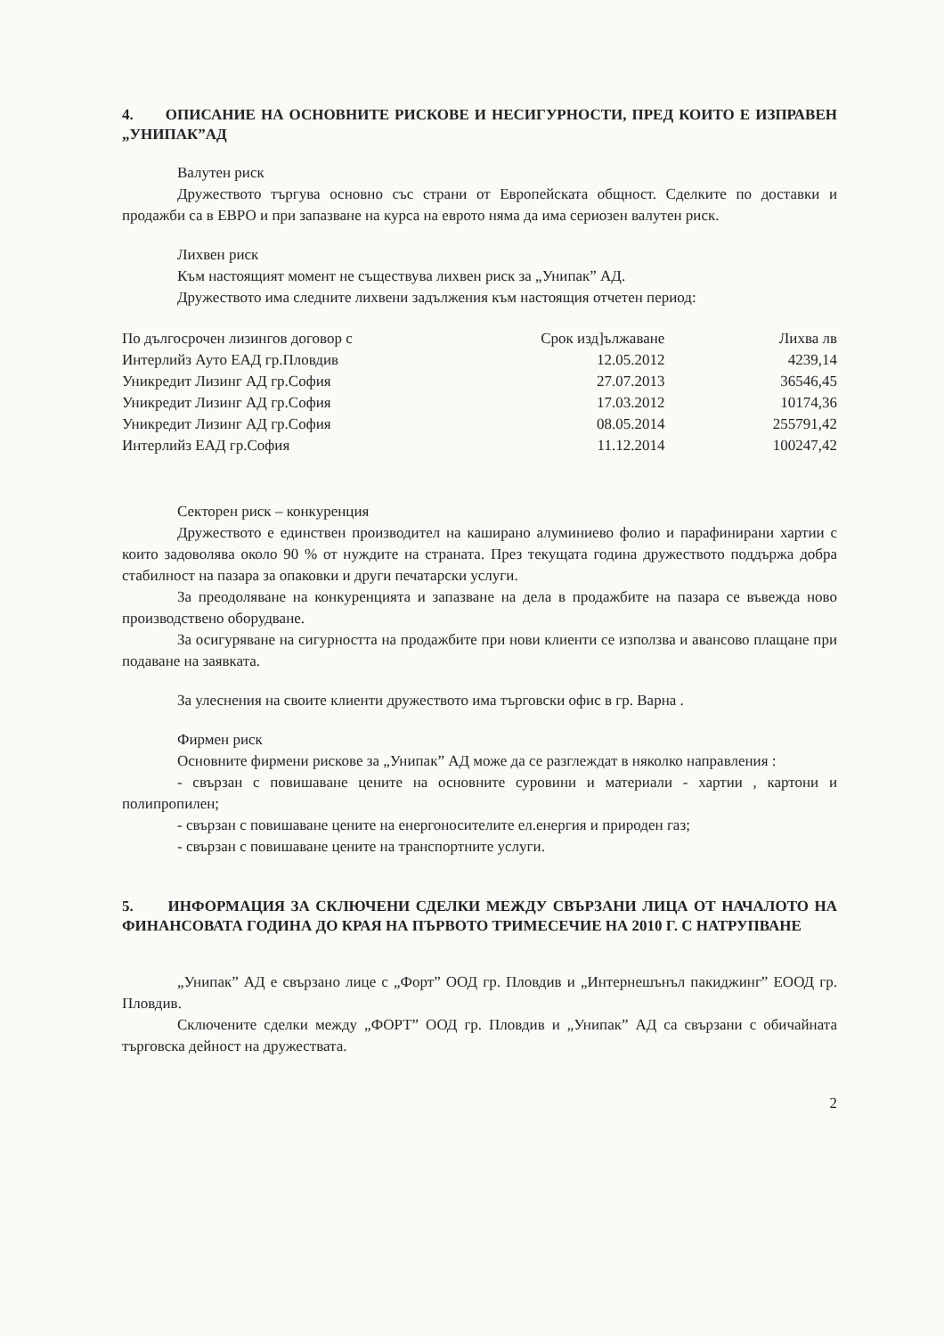4. ОПИСАНИЕ НА ОСНОВНИТЕ РИСКОВЕ И НЕСИГУРНОСТИ, ПРЕД КОИТО Е ИЗПРАВЕН „УНИПАК”АД
Валутен риск
Дружеството търгува основно със страни от Европейската общност. Сделките по доставки и продажби са в ЕВРО и при запазване на курса на еврото няма да има сериозен валутен риск.
Лихвен риск
Към настоящият момент не съществува лихвен риск за „Унипак” АД.
Дружеството има следните лихвени задължения към настоящия отчетен период:
| По дългосрочен лизингов договор с | Срок изд]ължаване | Лихва лв |
| Интерлийз Ауто ЕАД гр.Пловдив | 12.05.2012 | 4239,14 |
| Уникредит Лизинг АД гр.София | 27.07.2013 | 36546,45 |
| Уникредит Лизинг АД гр.София | 17.03.2012 | 10174,36 |
| Уникредит Лизинг АД гр.София | 08.05.2014 | 255791,42 |
| Интерлийз ЕАД гр.София | 11.12.2014 | 100247,42 |
Секторен риск – конкуренция
Дружеството е единствен производител на каширано алуминиево фолио и парафинирани хартии с които задоволява около 90 % от нуждите на страната. През текущата година дружеството поддържа добра стабилност на пазара за опаковки и други печатарски услуги.
За преодоляване на конкуренцията и запазване на дела в продажбите на пазара се въвежда ново производствено оборудване.
За осигуряване на сигурността на продажбите при нови клиенти се използва и авансово плащане при подаване на заявката.
За улеснения на своите клиенти дружеството има търговски офис в гр. Варна .
Фирмен риск
Основните фирмени рискове за „Унипак” АД може да се разглеждат в няколко направления :
- свързан с повишаване цените на основните суровини и материали - хартии , картони и полипропилен;
- свързан с повишаване цените на енергоносителите ел.енергия и природен газ;
- свързан с повишаване цените на транспортните услуги.
5. ИНФОРМАЦИЯ ЗА СКЛЮЧЕНИ СДЕЛКИ МЕЖДУ СВЪРЗАНИ ЛИЦА ОТ НАЧАЛОТО НА ФИНАНСОВАТА ГОДИНА ДО КРАЯ НА ПЪРВОТО ТРИМЕСЕЧИЕ НА 2010 Г. С НАТРУПВАНЕ
„Унипак” АД е свързано лице с „Форт” ООД гр. Пловдив и „Интернешънъл пакиджинг” ЕООД гр. Пловдив.
Сключените сделки между „ФОРТ” ООД гр. Пловдив и „Унипак” АД са свързани с обичайната търговска дейност на дружествата.
2